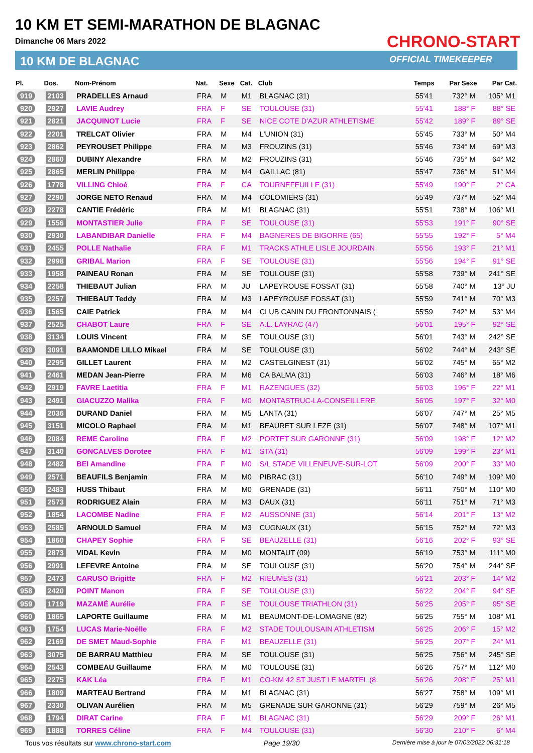10 KM ET SEMI-MARATHON DE BLAGNAC
Dimanche 06 Mars 2022
10 KM DE BLAGNAC
CHRONO-START
OFFICIAL TIMEKEEPER
| Pl. | Dos. | Nom-Prénom | Nat. | Sexe | Cat. | Club | Temps | Par Sexe | Par Cat. |
| --- | --- | --- | --- | --- | --- | --- | --- | --- | --- |
| 919 | 2103 | PRADELLES Arnaud | FRA | M | M1 | BLAGNAC (31) | 55'41 | 732° M | 105° M1 |
| 920 | 2927 | LAVIE Audrey | FRA | F | SE | TOULOUSE (31) | 55'41 | 188° F | 88° SE |
| 921 | 2821 | JACQUINOT Lucie | FRA | F | SE | NICE COTE D'AZUR ATHLETISME | 55'42 | 189° F | 89° SE |
| 922 | 2201 | TRELCAT Olivier | FRA | M | M4 | L'UNION (31) | 55'45 | 733° M | 50° M4 |
| 923 | 2862 | PEYROUSET Philippe | FRA | M | M3 | FROUZINS (31) | 55'46 | 734° M | 69° M3 |
| 924 | 2860 | DUBINY Alexandre | FRA | M | M2 | FROUZINS (31) | 55'46 | 735° M | 64° M2 |
| 925 | 2865 | MERLIN Philippe | FRA | M | M4 | GAILLAC (81) | 55'47 | 736° M | 51° M4 |
| 926 | 1778 | VILLING Chloé | FRA | F | CA | TOURNEFEUILLE (31) | 55'49 | 190° F | 2° CA |
| 927 | 2290 | JORGE NETO Renaud | FRA | M | M4 | COLOMIERS (31) | 55'49 | 737° M | 52° M4 |
| 928 | 2278 | CANTIE Frédéric | FRA | M | M1 | BLAGNAC (31) | 55'51 | 738° M | 106° M1 |
| 929 | 1556 | MONTASTIER Julie | FRA | F | SE | TOULOUSE (31) | 55'53 | 191° F | 90° SE |
| 930 | 2930 | LABANDIBAR Danielle | FRA | F | M4 | BAGNERES DE BIGORRE (65) | 55'55 | 192° F | 5° M4 |
| 931 | 2455 | POLLE Nathalie | FRA | F | M1 | TRACKS ATHLE LISLE JOURDAIN | 55'56 | 193° F | 21° M1 |
| 932 | 2998 | GRIBAL Marion | FRA | F | SE | TOULOUSE (31) | 55'56 | 194° F | 91° SE |
| 933 | 1958 | PAINEAU Ronan | FRA | M | SE | TOULOUSE (31) | 55'58 | 739° M | 241° SE |
| 934 | 2258 | THIEBAUT Julian | FRA | M | JU | LAPEYROUSE FOSSAT (31) | 55'58 | 740° M | 13° JU |
| 935 | 2257 | THIEBAUT Teddy | FRA | M | M3 | LAPEYROUSE FOSSAT (31) | 55'59 | 741° M | 70° M3 |
| 936 | 1565 | CAIE Patrick | FRA | M | M4 | CLUB CANIN DU FRONTONNAIS ( | 55'59 | 742° M | 53° M4 |
| 937 | 2525 | CHABOT Laure | FRA | F | SE | A.L. LAYRAC (47) | 56'01 | 195° F | 92° SE |
| 938 | 3134 | LOUIS Vincent | FRA | M | SE | TOULOUSE (31) | 56'01 | 743° M | 242° SE |
| 939 | 3091 | BAAMONDE LILLO Mikael | FRA | M | SE | TOULOUSE (31) | 56'02 | 744° M | 243° SE |
| 940 | 2295 | GILLET Laurent | FRA | M | M2 | CASTELGINEST (31) | 56'02 | 745° M | 65° M2 |
| 941 | 2461 | MEDAN Jean-Pierre | FRA | M | M6 | CA BALMA (31) | 56'03 | 746° M | 18° M6 |
| 942 | 2919 | FAVRE Laetitia | FRA | F | M1 | RAZENGUES (32) | 56'03 | 196° F | 22° M1 |
| 943 | 2491 | GIACUZZO Malika | FRA | F | M0 | MONTASTRUC-LA-CONSEILLERE | 56'05 | 197° F | 32° M0 |
| 944 | 2036 | DURAND Daniel | FRA | M | M5 | LANTA (31) | 56'07 | 747° M | 25° M5 |
| 945 | 3151 | MICOLO Raphael | FRA | M | M1 | BEAURET SUR LEZE (31) | 56'07 | 748° M | 107° M1 |
| 946 | 2084 | REME Caroline | FRA | F | M2 | PORTET SUR GARONNE (31) | 56'09 | 198° F | 12° M2 |
| 947 | 3140 | GONCALVES Dorotee | FRA | F | M1 | STA (31) | 56'09 | 199° F | 23° M1 |
| 948 | 2482 | BEI Amandine | FRA | F | M0 | S/L STADE VILLENEUVE-SUR-LOT | 56'09 | 200° F | 33° M0 |
| 949 | 2571 | BEAUFILS Benjamin | FRA | M | M0 | PIBRAC (31) | 56'10 | 749° M | 109° M0 |
| 950 | 2483 | HUSS Thibaut | FRA | M | M0 | GRENADE (31) | 56'11 | 750° M | 110° M0 |
| 951 | 2573 | RODRIGUEZ Alain | FRA | M | M3 | DAUX (31) | 56'11 | 751° M | 71° M3 |
| 952 | 1854 | LACOMBE Nadine | FRA | F | M2 | AUSSONNE (31) | 56'14 | 201° F | 13° M2 |
| 953 | 2585 | ARNOULD Samuel | FRA | M | M3 | CUGNAUX (31) | 56'15 | 752° M | 72° M3 |
| 954 | 1860 | CHAPEY Sophie | FRA | F | SE | BEAUZELLE (31) | 56'16 | 202° F | 93° SE |
| 955 | 2873 | VIDAL Kevin | FRA | M | M0 | MONTAUT (09) | 56'19 | 753° M | 111° M0 |
| 956 | 2991 | LEFEVRE Antoine | FRA | M | SE | TOULOUSE (31) | 56'20 | 754° M | 244° SE |
| 957 | 2473 | CARUSO Brigitte | FRA | F | M2 | RIEUMES (31) | 56'21 | 203° F | 14° M2 |
| 958 | 2420 | POINT Manon | FRA | F | SE | TOULOUSE (31) | 56'22 | 204° F | 94° SE |
| 959 | 1719 | MAZAMÉ Aurélie | FRA | F | SE | TOULOUSE TRIATHLON (31) | 56'25 | 205° F | 95° SE |
| 960 | 1865 | LAPORTE Guillaume | FRA | M | M1 | BEAUMONT-DE-LOMAGNE (82) | 56'25 | 755° M | 108° M1 |
| 961 | 1754 | LUCAS Marie-Noëlle | FRA | F | M2 | STADE TOULOUSAIN ATHLETISM | 56'25 | 206° F | 15° M2 |
| 962 | 2169 | DE SMET Maud-Sophie | FRA | F | M1 | BEAUZELLE (31) | 56'25 | 207° F | 24° M1 |
| 963 | 3075 | DE BARRAU Matthieu | FRA | M | SE | TOULOUSE (31) | 56'25 | 756° M | 245° SE |
| 964 | 2543 | COMBEAU Guillaume | FRA | M | M0 | TOULOUSE (31) | 56'26 | 757° M | 112° M0 |
| 965 | 2275 | KAK Léa | FRA | F | M1 | CO-KM 42 ST JUST LE MARTEL (8 | 56'26 | 208° F | 25° M1 |
| 966 | 1809 | MARTEAU Bertrand | FRA | M | M1 | BLAGNAC (31) | 56'27 | 758° M | 109° M1 |
| 967 | 2330 | OLIVAN Aurélien | FRA | M | M5 | GRENADE SUR GARONNE (31) | 56'29 | 759° M | 26° M5 |
| 968 | 1794 | DIRAT Carine | FRA | F | M1 | BLAGNAC (31) | 56'29 | 209° F | 26° M1 |
| 969 | 1888 | TORRES Céline | FRA | F | M4 | TOULOUSE (31) | 56'30 | 210° F | 6° M4 |
Tous vos résultats sur www.chrono-start.com Page 19/30 Dernière mise à jour le 07/03/2022 06:31:18